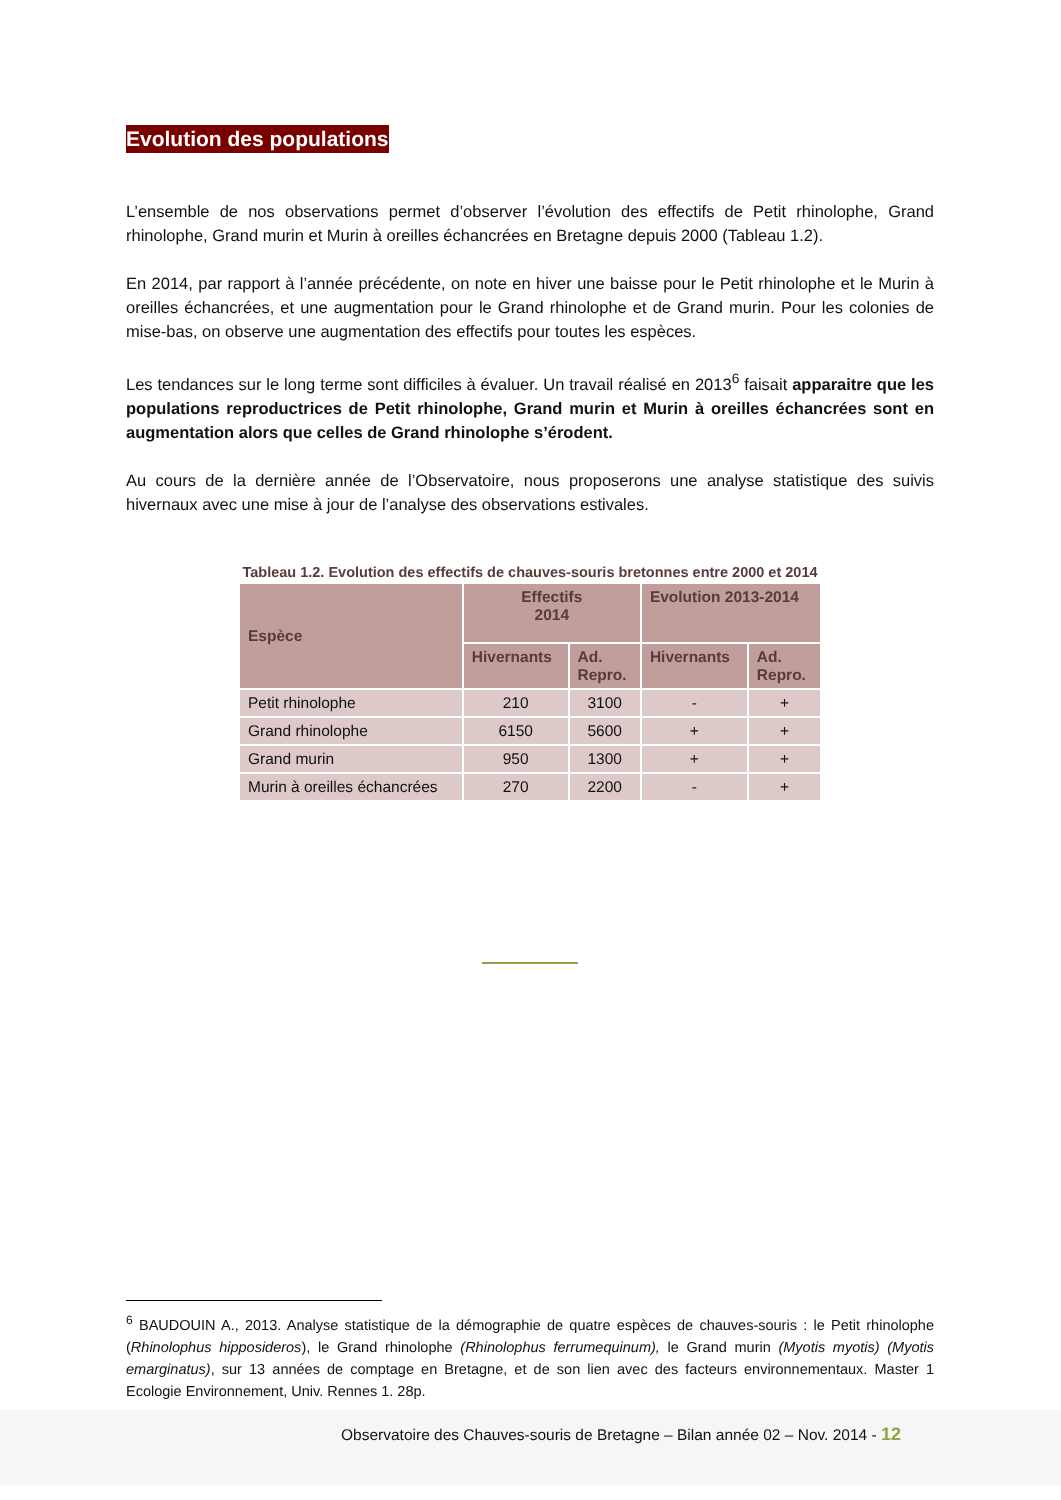Evolution des populations
L’ensemble de nos observations permet d’observer l’évolution des effectifs de Petit rhinolophe, Grand rhinolophe, Grand murin et Murin à oreilles échancrées en Bretagne depuis 2000 (Tableau 1.2).
En 2014, par rapport à l’année précédente, on note en hiver une baisse pour le Petit rhinolophe et le Murin à oreilles échancrées, et une augmentation pour le Grand rhinolophe et de Grand murin. Pour les colonies de mise-bas, on observe une augmentation des effectifs pour toutes les espèces.
Les tendances sur le long terme sont difficiles à évaluer. Un travail réalisé en 2013<sup>6</sup> faisait apparaitre que les populations reproductrices de Petit rhinolophe, Grand murin et Murin à oreilles échancrées sont en augmentation alors que celles de Grand rhinolophe s’érodent.
Au cours de la dernière année de l’Observatoire, nous proposerons une analyse statistique des suivis hivernaux avec une mise à jour de l’analyse des observations estivales.
Tableau 1.2. Evolution des effectifs de chauves-souris bretonnes entre 2000 et 2014
| Espèce | Effectifs 2014 | | Evolution 2013-2014 | |
| --- | --- | --- | --- | --- |
| | Hivernants | Ad. Repro. | Hivernants | Ad. Repro. |
| Petit rhinolophe | 210 | 3100 | - | + |
| Grand rhinolophe | 6150 | 5600 | + | + |
| Grand murin | 950 | 1300 | + | + |
| Murin à oreilles échancrées | 270 | 2200 | - | + |
<sup>6</sup> BAUDOUIN A., 2013. Analyse statistique de la démographie de quatre espèces de chauves-souris : le Petit rhinolophe (Rhinolophus hipposideros), le Grand rhinolophe (Rhinolophus ferrumequinum), le Grand murin (Myotis myotis) (Myotis emarginatus), sur 13 années de comptage en Bretagne, et de son lien avec des facteurs environnementaux. Master 1 Ecologie Environnement, Univ. Rennes 1. 28p.
Observatoire des Chauves-souris de Bretagne – Bilan année 02 – Nov. 2014 - 12